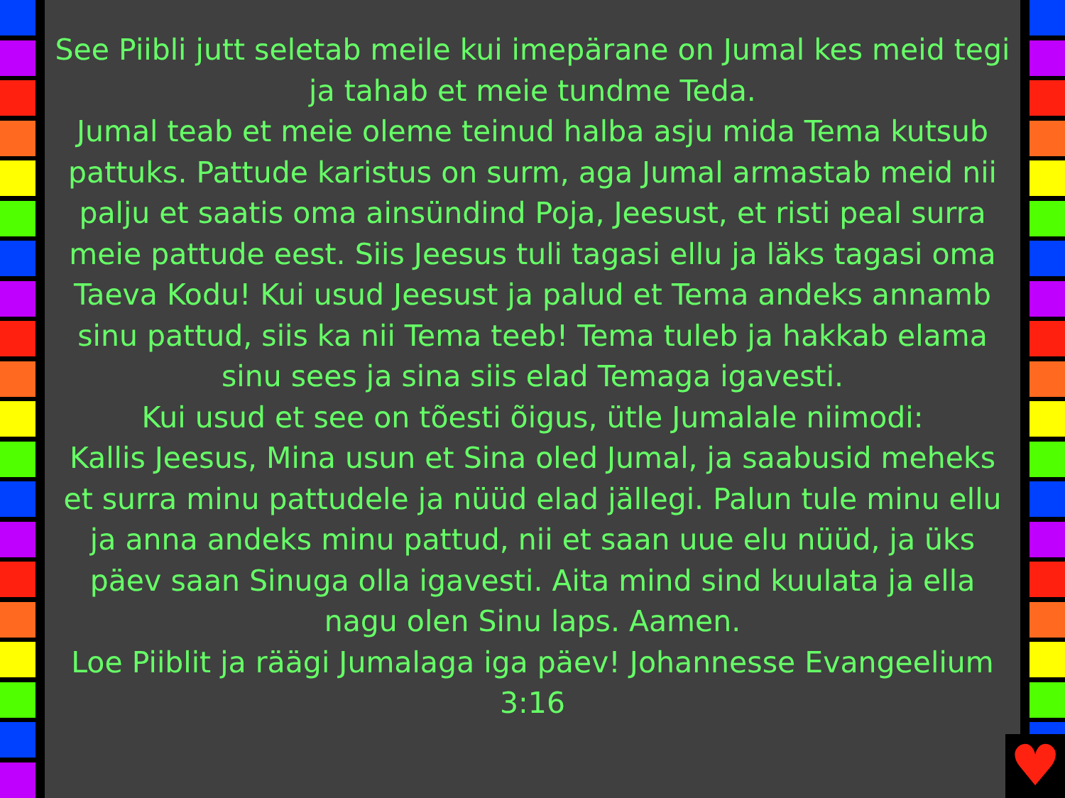See Piibli jutt seletab meile kui imepärane on Jumal kes meid tegi ja tahab et meie tundme Teda.
Jumal teab et meie oleme teinud halba asju mida Tema kutsub pattuks. Pattude karistus on surm, aga Jumal armastab meid nii palju et saatis oma ainsündind Poja, Jeesust, et risti peal surra meie pattude eest. Siis Jeesus tuli tagasi ellu ja läks tagasi oma Taeva Kodu! Kui usud Jeesust ja palud et Tema andeks annamb sinu pattud, siis ka nii Tema teeb! Tema tuleb ja hakkab elama sinu sees ja sina siis elad Temaga igavesti.
Kui usud et see on tõesti õigus, ütle Jumalale niimodi:
Kallis Jeesus, Mina usun et Sina oled Jumal, ja saabusid meheks et surra minu pattudele ja nüüd elad jällegi. Palun tule minu ellu ja anna andeks minu pattud, nii et saan uue elu nüüd, ja üks päev saan Sinuga olla igavesti. Aita mind sind kuulata ja ella nagu olen Sinu laps. Aamen.
Loe Piiblit ja räägi Jumalaga iga päev! Johannesse Evangeelium 3:16
♥